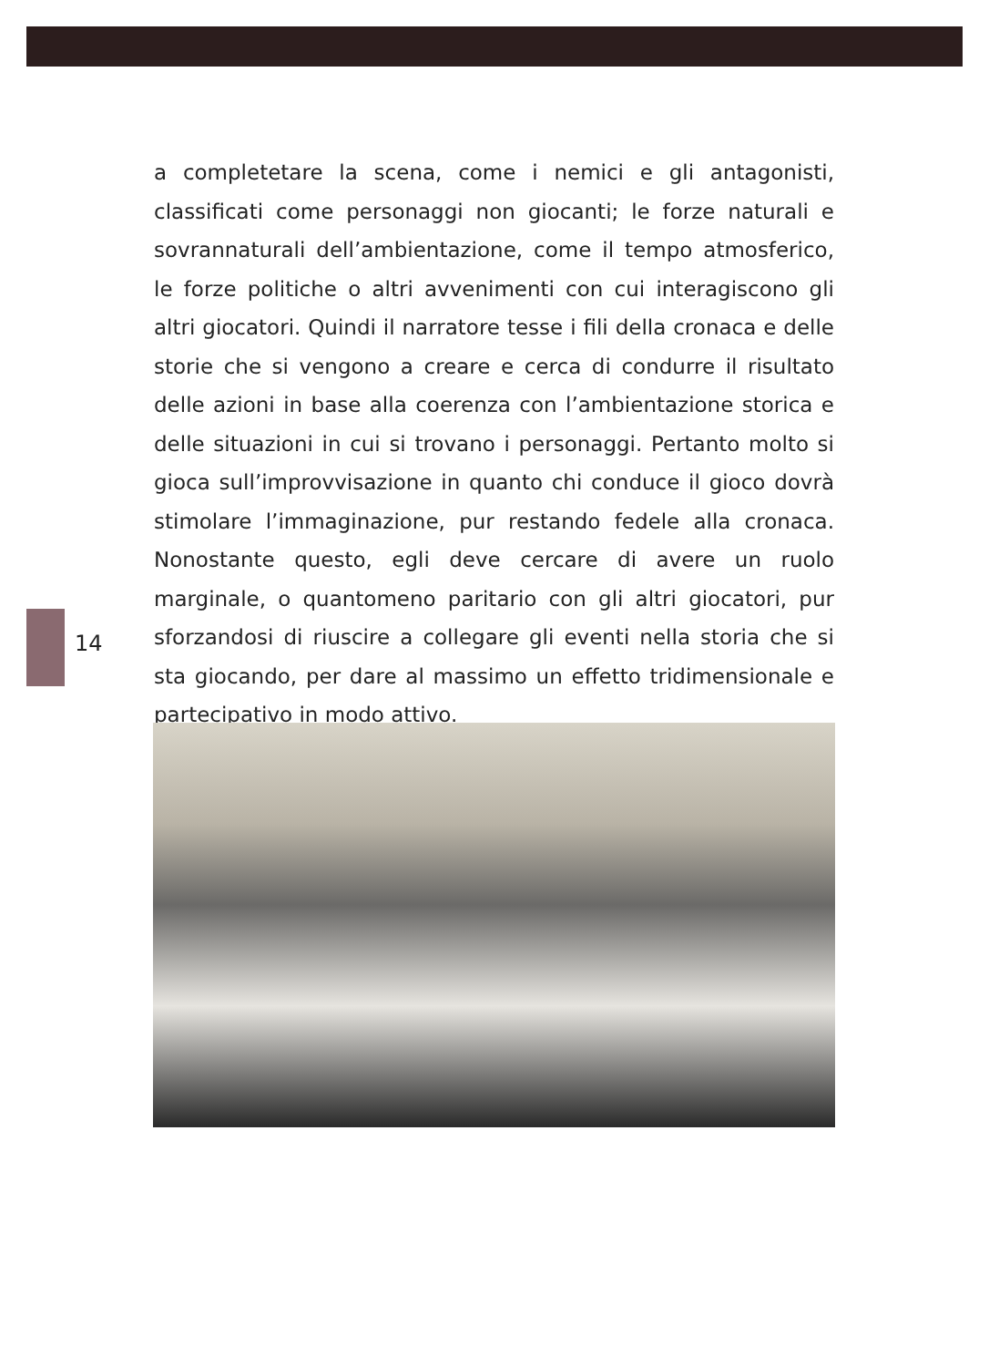14
a completetare la scena, come i nemici e gli antagonisti, classificati come personaggi non giocanti; le forze naturali e sovrannaturali dell’ambientazione, come il tempo atmosferico, le forze politiche o altri avvenimenti con cui interagiscono gli altri giocatori. Quindi il narratore tesse i fili della cronaca e delle storie che si vengono a creare e cerca di condurre il risultato delle azioni in base alla coerenza con l’ambientazione storica e delle situazioni in cui si trovano i personaggi. Pertanto molto si gioca sull’improvvisazione in quanto chi conduce il gioco dovrà stimolare l’immaginazione, pur restando fedele alla cronaca. Nonostante questo, egli deve cercare di avere un ruolo marginale, o quantomeno paritario con gli altri giocatori, pur sforzandosi di riuscire a collegare gli eventi nella storia che si sta giocando, per dare al massimo un effetto tridimensionale e partecipativo in modo attivo.